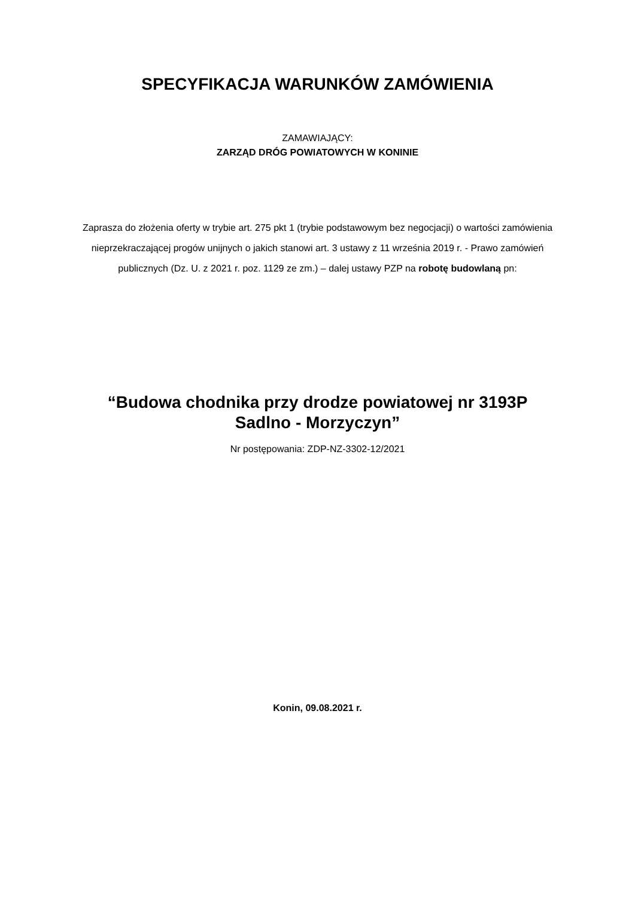SPECYFIKACJA WARUNKÓW ZAMÓWIENIA
ZAMAWIAJĄCY:
ZARZĄD DRÓG POWIATOWYCH W KONINIE
Zaprasza do złożenia oferty w trybie art. 275 pkt 1 (trybie podstawowym bez negocjacji) o wartości zamówienia nieprzekraczającej progów unijnych o jakich stanowi art. 3 ustawy z 11 września 2019 r. - Prawo zamówień publicznych (Dz. U. z 2021 r. poz. 1129 ze zm.) – dalej ustawy PZP na robotę budowlaną pn:
“Budowa chodnika przy drodze powiatowej nr 3193P
Sadlno - Morzyczyn”
Nr postępowania: ZDP-NZ-3302-12/2021
Konin, 09.08.2021 r.